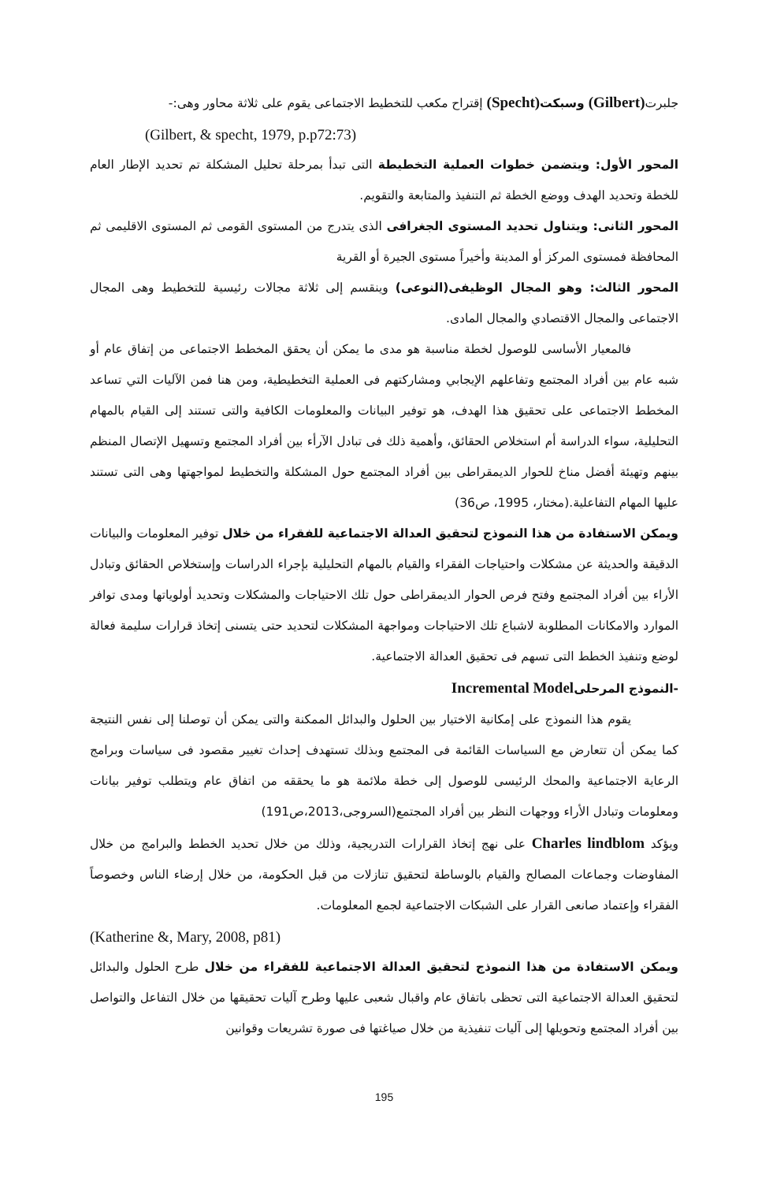جلبرت(Gilbert) وسبكت(Specht) إقتراح مكعب للتخطيط الاجتماعى يقوم على ثلاثة محاور وهى:-
(Gilbert, & specht, 1979, p.p72:73)
المحور الأول: ويتضمن خطوات العملية التخطيطة التى تبدأ بمرحلة تحليل المشكلة تم تحديد الإطار العام للخطة وتحديد الهدف ووضع الخطة ثم التنفيذ والمتابعة والتقويم.
المحور الثانى: ويتناول تحديد المستوى الجغرافى الذى يتدرج من المستوى القومى ثم المستوى الاقليمى ثم المحافظة فمستوى المركز أو المدينة وأخيراً مستوى الجيرة أو القرية
المحور الثالث: وهو المجال الوظيفى(النوعى) وينقسم إلى ثلاثة مجالات رئيسية للتخطيط وهى المجال الاجتماعى والمجال الاقتصادي والمجال المادى.
فالمعيار الأساسى للوصول لخطة مناسبة هو مدى ما يمكن أن يحقق المخطط الاجتماعى من إتفاق عام أو شبه عام بين أفراد المجتمع وتفاعلهم الإيجابي ومشاركتهم فى العملية التخطيطية، ومن هنا فمن الآليات التي تساعد المخطط الاجتماعى على تحقيق هذا الهدف، هو توفير البيانات والمعلومات الكافية والتى تستند إلى القيام بالمهام التحليلية، سواء الدراسة أم استخلاص الحقائق، وأهمية ذلك فى تبادل الآرأء بين أفراد المجتمع وتسهيل الإتصال المنظم بينهم وتهيئة أفضل مناخ للحوار الديمقراطى بين أفراد المجتمع حول المشكلة والتخطيط لمواجهتها وهى التى تستند عليها المهام التفاعلية.(مختار، 1995، ص36)
ويمكن الاستفادة من هذا النموذج لتحقيق العدالة الاجتماعية للفقراء من خلال توفير المعلومات والبيانات الدقيقة والحديثة عن مشكلات واحتياجات الفقراء والقيام بالمهام التحليلية بإجراء الدراسات وإستخلاص الحقائق وتبادل الأراء بين أفراد المجتمع وفتح فرص الحوار الديمقراطى حول تلك الاحتياجات والمشكلات وتحديد أولوياتها ومدى توافر الموارد والامكانات المطلوبة لاشباع تلك الاحتياجات ومواجهة المشكلات لتحديد حتى يتسنى إتخاذ قرارات سليمة فعالة لوضع وتنفيذ الخطط التى تسهم فى تحقيق العدالة الاجتماعية.
-النموذج المرحلى Incremental Model
يقوم هذا النموذج على إمكانية الاختيار بين الحلول والبدائل الممكنة والتى يمكن أن توصلنا إلى نفس النتيجة كما يمكن أن تتعارض مع السياسات القائمة فى المجتمع وبذلك تستهدف إحداث تغيير مقصود فى سياسات وبرامج الرعاية الاجتماعية والمحك الرئيسى للوصول إلى خطة ملائمة هو ما يحققه من اتفاق عام ويتطلب توفير بيانات ومعلومات وتبادل الأراء ووجهات النظر بين أفراد المجتمع(السروجى،2013،ص191)
ويؤكد Charles lindblom على نهج إتخاذ القرارات التدريجية، وذلك من خلال تحديد الخطط والبرامج من خلال المفاوضات وجماعات المصالح والقيام بالوساطة لتحقيق تنازلات من قبل الحكومة، من خلال إرضاء الناس وخصوصاً الفقراء وإعتماد صانعى القرار على الشبكات الاجتماعية لجمع المعلومات.
(Katherine &, Mary, 2008, p81)
ويمكن الاستفادة من هذا النموذج لتحقيق العدالة الاجتماعية للفقراء من خلال طرح الحلول والبدائل لتحقيق العدالة الاجتماعية التى تحظى باتفاق عام واقبال شعبى عليها وطرح آليات تحقيقها من خلال التفاعل والتواصل بين أفراد المجتمع وتحويلها إلى آليات تنفيذية من خلال صياغتها فى صورة تشريعات وقوانين
195